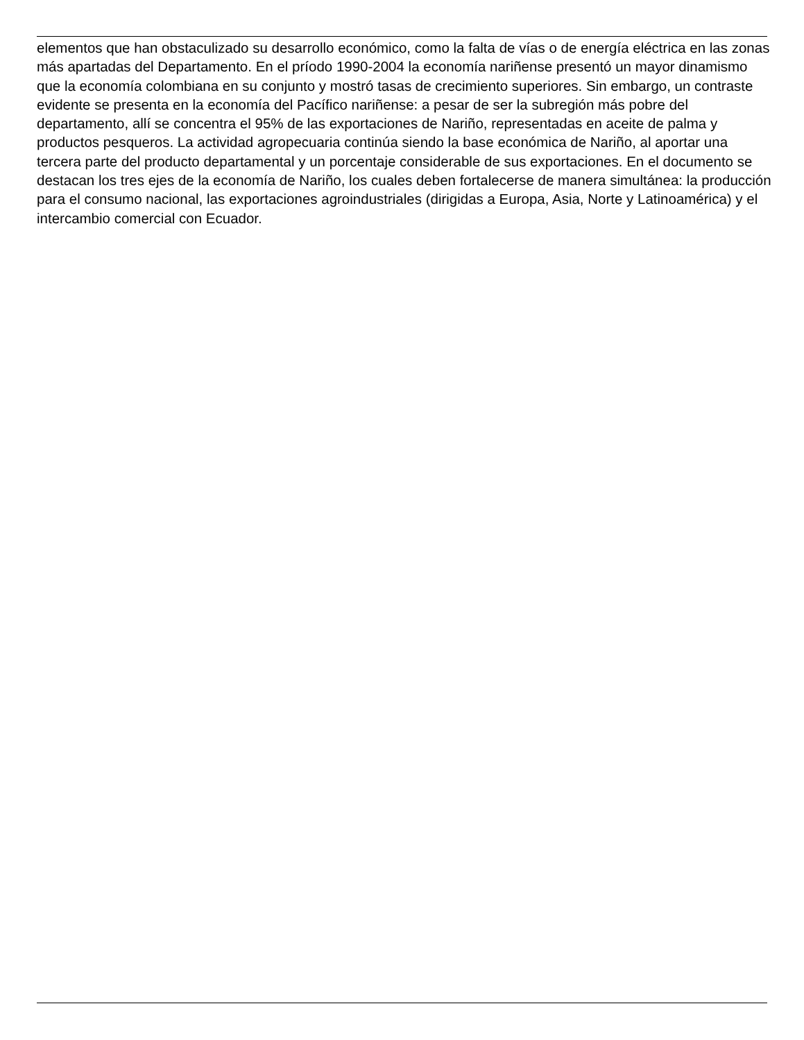elementos que han obstaculizado su desarrollo económico, como la falta de vías o de energía eléctrica en las zonas más apartadas del Departamento. En el príodo 1990-2004 la economía nariñense presentó un mayor dinamismo que la economía colombiana en su conjunto y mostró tasas de crecimiento superiores. Sin embargo, un contraste evidente se presenta en la economía del Pacífico nariñense: a pesar de ser la subregión más pobre del departamento, allí se concentra el 95% de las exportaciones de Nariño, representadas en aceite de palma y productos pesqueros. La actividad agropecuaria continúa siendo la base económica de Nariño, al aportar una tercera parte del producto departamental y un porcentaje considerable de sus exportaciones. En el documento se destacan los tres ejes de la economía de Nariño, los cuales deben fortalecerse de manera simultánea: la producción para el consumo nacional, las exportaciones agroindustriales (dirigidas a Europa, Asia, Norte y Latinoamérica) y el intercambio comercial con Ecuador.